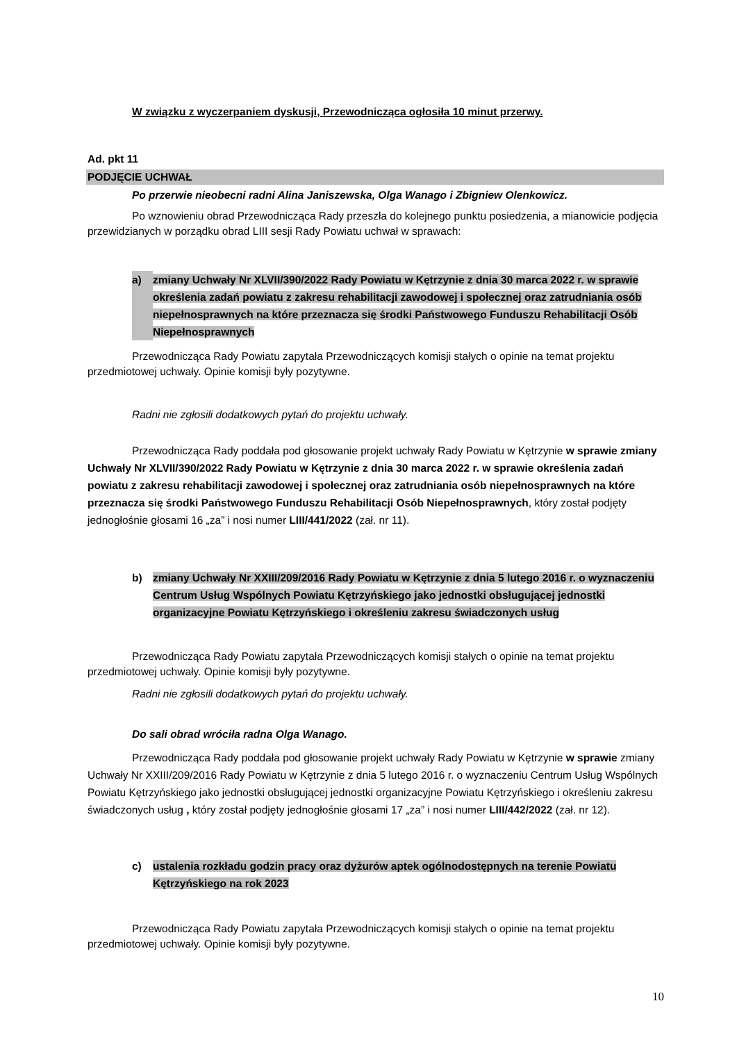W związku z wyczerpaniem dyskusji, Przewodnicząca ogłosiła 10 minut przerwy.
Ad. pkt 11
PODJĘCIE UCHWAŁ
Po przerwie nieobecni radni Alina Janiszewska, Olga Wanago i Zbigniew Olenkowicz.
Po wznowieniu obrad Przewodnicząca Rady przeszła do kolejnego punktu posiedzenia, a mianowicie podjęcia przewidzianych w porządku obrad LIII sesji Rady Powiatu uchwał w sprawach:
a) zmiany Uchwały Nr XLVII/390/2022 Rady Powiatu w Kętrzynie z dnia 30 marca 2022 r. w sprawie określenia zadań powiatu z zakresu rehabilitacji zawodowej i społecznej oraz zatrudniania osób niepełnosprawnych na które przeznacza się środki Państwowego Funduszu Rehabilitacji Osób Niepełnosprawnych
Przewodnicząca Rady Powiatu zapytała Przewodniczących komisji stałych o opinie na temat projektu przedmiotowej uchwały. Opinie komisji były pozytywne.
Radni nie zgłosili dodatkowych pytań do projektu uchwały.
Przewodnicząca Rady poddała pod głosowanie projekt uchwały Rady Powiatu w Kętrzynie w sprawie zmiany Uchwały Nr XLVII/390/2022 Rady Powiatu w Kętrzynie z dnia 30 marca 2022 r. w sprawie określenia zadań powiatu z zakresu rehabilitacji zawodowej i społecznej oraz zatrudniania osób niepełnosprawnych na które przeznacza się środki Państwowego Funduszu Rehabilitacji Osób Niepełnosprawnych, który został podjęty jednogłośnie głosami 16 „za” i nosi numer LIII/441/2022 (zał. nr 11).
b) zmiany Uchwały Nr XXIII/209/2016 Rady Powiatu w Kętrzynie z dnia 5 lutego 2016 r. o wyznaczeniu Centrum Usług Wspólnych Powiatu Kętrzyńskiego jako jednostki obsługującej jednostki organizacyjne Powiatu Kętrzyńskiego i określeniu zakresu świadczonych usług
Przewodnicząca Rady Powiatu zapytała Przewodniczących komisji stałych o opinie na temat projektu przedmiotowej uchwały. Opinie komisji były pozytywne.
Radni nie zgłosili dodatkowych pytań do projektu uchwały.
Do sali obrad wróciła radna Olga Wanago.
Przewodnicząca Rady poddała pod głosowanie projekt uchwały Rady Powiatu w Kętrzynie w sprawie zmiany Uchwały Nr XXIII/209/2016 Rady Powiatu w Kętrzynie z dnia 5 lutego 2016 r. o wyznaczeniu Centrum Usług Wspólnych Powiatu Kętrzyńskiego jako jednostki obsługującej jednostki organizacyjne Powiatu Kętrzyńskiego i określeniu zakresu świadczonych usług , który został podjęty jednogłośnie głosami 17 „za” i nosi numer LIII/442/2022 (zał. nr 12).
c) ustalenia rozkładu godzin pracy oraz dyżurów aptek ogólnodostępnych na terenie Powiatu Kętrzyńskiego na rok 2023
Przewodnicząca Rady Powiatu zapytała Przewodniczących komisji stałych o opinie na temat projektu przedmiotowej uchwały. Opinie komisji były pozytywne.
10